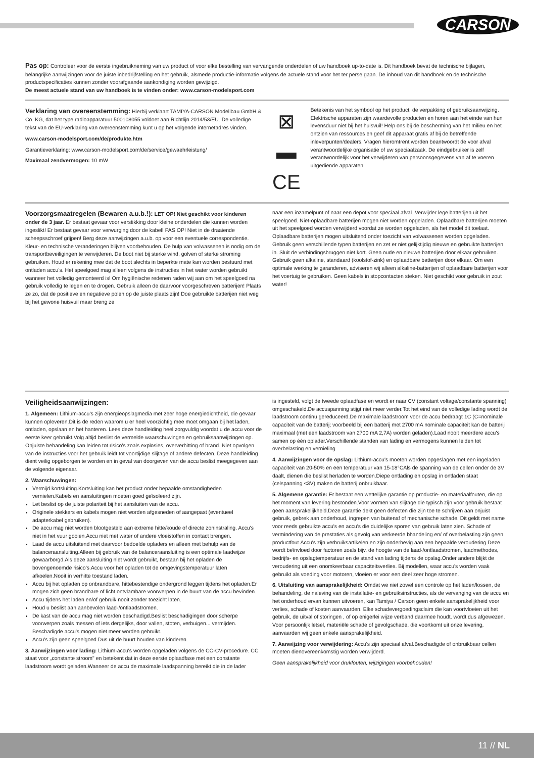CARSON
Pas op: Controleer voor de eerste ingebruikneming van uw product of voor elke bestelling van vervangende onderdelen of uw handboek up-to-date is. Dit handboek bevat de technische bijlagen, belangrijke aanwijzingen voor de juiste inbedrijfstelling en het gebruik, alsmede productie-informatie volgens de actuele stand voor het ter perse gaan. De inhoud van dit handboek en de technische productspecificaties kunnen zonder voorafgaande aankondiging worden gewijzigd.
De meest actuele stand van uw handboek is te vinden onder: www.carson-modelsport.com
Verklaring van overeenstemming: Hierbij verklaart TAMIYA-CARSON Modellbau GmbH & Co. KG, dat het type radioapparatuur 500108055 voldoet aan Richtlijn 2014/53/EU. De volledige tekst van de EU-verklaring van overeenstemming kunt u op het volgende internetadres vinden.
www.carson-modelsport.com/de/produkte.htm
Garantieverklaring: www.carson-modelsport.com/de/service/gewaehrleistung/
Maximaal zendvermogen: 10 mW
⊠
▬
CE
Betekenis van het symbool op het product, de verpakking of gebruiksaanwijzing. Elektrische apparaten zijn waardevolle producten en horen aan het einde van hun levensduur niet bij het huisvuil! Help ons bij de bescherming van het milieu en het ontzien van ressources en geef dit apparaat gratis af bij de betreffende inleverpunten/dealers. Vragen hieromtrent worden beantwoordt de voor afval verantwoordelijke organisatie of uw speciaalzaak. De eindgebruiker is zelf verantwoordelijk voor het verwijderen van persoonsgegevens van af te voeren uitgediende apparaten.
Voorzorgsmaatregelen (Bewaren a.u.b.!): LET OP! Niet geschikt voor kinderen onder de 3 jaar. Er bestaat gevaar voor verstikking door kleine onderdelen die kunnen worden ingeslikt! Er bestaat gevaar voor verwurging door de kabel! PAS OP! Niet in de draaiende scheepsschroef grijpen! Berg deze aanwijzingen a.u.b. op voor een eventuele correspondentie. Kleur- en technische veranderingen blijven voorbehouden. De hulp van volwassenen is nodig om de transportbeveiligingen te verwijderen. De boot niet bij sterke wind, golven of sterke stroming gebruiken. Houd er rekening mee dat de boot slechts in beperkte mate kan worden bestuurd met ontladen accu's. Het speelgoed mag alleen volgens de instructies in het water worden gebruikt wanneer het volledig gemonteerd is! Om hygiënische redenen raden wij aan om het speelgoed na gebruik volledig te legen en te drogen. Gebruik alleen de daarvoor voorgeschreven batterijen! Plaats ze zo, dat de positieve en negatieve polen op de juiste plaats zijn! Doe gebruikte batterijen niet weg bij het gewone huisvuil maar breng ze
naar een inzamelpunt of naar een depot voor speciaal afval. Verwijder lege batterijen uit het speelgoed. Niet-oplaadbare batterijen mogen niet worden opgeladen. Oplaadbare batterijen moeten uit het speelgoed worden verwijderd voordat ze worden opgeladen, als het model dit toelaat. Oplaadbare batterijen mogen uitsluitend onder toezicht van volwassenen worden opgeladen. Gebruik geen verschillende typen batterijen en zet er niet gelijktijdig nieuwe en gebruikte batterijen in. Sluit de verbindingsbruggen niet kort. Geen oude en nieuwe batterijen door elkaar gebruiken. Gebruik geen alkaline, standaard (koolstof-zink) en oplaadbare batterijen door elkaar. Om een optimale werking te garanderen, adviseren wij alleen alkaline-batterijen of oplaadbare batterijen voor het voertuig te gebruiken. Geen kabels in stopcontacten steken. Niet geschikt voor gebruik in zout water!
Veiligheidsaanwijzingen:
1. Algemeen: Lithium-accu's zijn energieopslagmedia met zeer hoge energiedichtheid, die gevaar kunnen opleveren.Dit is de reden waarom u er heel voorzichtig mee moet omgaan bij het laden, ontladen, opslaan en het hanteren. Lees deze handleiding heel zorgvuldig voordat u de accu voor de eerste keer gebruikt.Volg altijd beslist de vermelde waarschuwingen en gebruiksaanwijzingen op. Onjuiste behandeling kan leiden tot risico's zoals explosies, oververhitting of brand. Niet opvolgen van de instructies voor het gebruik leidt tot voortijdige slijtage of andere defecten. Deze handleiding dient veilig opgeborgen te worden en in geval van doorgeven van de accu beslist meegegeven aan de volgende eigenaar.
2. Waarschuwingen:
Vermijd kortsluiting.Kortsluiting kan het product onder bepaalde omstandigheden vernielen.Kabels en aansluitingen moeten goed geïsoleerd zijn.
Let beslist op de juiste polariteit bij het aansluiten van de accu.
Originele stekkers en kabels mogen niet worden afgesneden of aangepast (eventueel adapterkabel gebruiken).
De accu mag niet worden blootgesteld aan extreme hitte/koude of directe zoninstraling. Accu's niet in het vuur gooien.Accu niet met water of andere vloeistoffen in contact brengen.
Laad de accu uitsluitend met daarvoor bedoelde opladers en alleen met behulp van de balanceraansluiting.Alleen bij gebruik van de balanceraansluiting is een optimale laadwijze gewaarborgd.Als deze aansluiting niet wordt gebruikt, bestaan bij het opladen de bovengenoemde risico's.Accu voor het opladen tot de omgevingstemperatuur laten afkoelen.Nooit in verhitte toestand laden.
Accu bij het opladen op onbrandbare, hittebestendige ondergrond leggen tijdens het opladen.Er mogen zich geen brandbare of licht ontvlambare voorwerpen in de buurt van de accu bevinden.
Accu tijdens het laden en/of gebruik nooit zonder toezicht laten.
Houd u beslist aan aanbevolen laad-/ontlaadstromen.
De kast van de accu mag niet worden beschadigd.Beslist beschadigingen door scherpe voorwerpen zoals messen of iets dergelijks, door vallen, stoten, verbuigen... vermijden. Beschadigde accu's mogen niet meer worden gebruikt.
Accu's zijn geen speelgoed.Dus uit de buurt houden van kinderen.
3. Aanwijzingen voor lading: Lithium-accu's worden opgeladen volgens de CC-CV-procedure. CC staat voor „constante stroom" en betekent dat in deze eerste oplaadfase met een constante laadstroom wordt geladen.Wanneer de accu de maximale laadspanning bereikt die in de lader
is ingesteld, volgt de tweede oplaadfase en wordt er naar CV (constant voltage/constante spanning) omgeschakeld.De accuspanning stijgt niet meer verder.Tot het eind van de volledige lading wordt de laadstroom continu gereduceerd.De maximale laadstroom voor de accu bedraagt 1C (C=nominale capaciteit van de batterij; voorbeeld bij een batterij met 2700 mA nominale capaciteit kan de batterij maximaal (met een laadstroom van 2700 mA 2,7A) worden geladen).Laad nooit meerdere accu's samen op één oplader.Verschillende standen van lading en vermogens kunnen leiden tot overbelasting en vernieling.
4. Aanwijzingen voor de opslag: Lithium-accu's moeten worden opgeslagen met een ingeladen capaciteit van 20-50% en een temperatuur van 15-18°CAls de spanning van de cellen onder de 3V daalt, dienen die beslist herladen te worden.Diepe ontlading en opslag in ontladen staat (celspanning <3V) maken de batterij onbruikbaar.
5. Algemene garantie: Er bestaat een wettelijke garantie op productie- en materiaalfouten, die op het moment van levering bestonden.Voor vormen van slijtage die typisch zijn voor gebruik bestaat geen aansprakelijkheid.Deze garantie dekt geen defecten die zijn toe te schrijven aan onjuist gebruik, gebrek aan onderhoud, ingrepen van buitenaf of mechanische schade. Dit geldt met name voor reeds gebruikte accu's en accu's die duidelijke sporen van gebruik laten zien. Schade of vermindering van de prestaties als gevolg van verkeerde bhandeling en/ of overbelasting zijn geen productfout.Accu's zijn verbruiksartikelen en zijn onderhevig aan een bepaalde veroudering.Deze wordt beïnvloed door factoren zoals bijv. de hoogte van de laad-/ontlaadstromen, laadmethodes, bedrijfs- en opslagtemperatuur en de stand van lading tijdens de opslag.Onder andere blijkt de veroudering uit een onomkeerbaar capaciteitsverlies. Bij modellen, waar accu's worden vaak gebruikt als voeding voor motoren, vloeien er voor een deel zeer hoge stromen.
6. Uitsluiting van aansprakelijkheid: Omdat we niet zowel een controle op het laden/lossen, de behandeling, de naleving van de installatie- en gebruiksinstructies, als de vervanging van de accu en het onderhoud ervan kunnen uitvoeren, kan Tamiya / Carson geen enkele aansprakelijkheid voor verlies, schade of kosten aanvaarden. Elke schadevergoedingsclaim die kan voortvloeien uit het gebruik, de uitval of storingen , of op enigerlei wijze verband daarmee houdt, wordt dus afgewezen. Voor persoonlijk letsel, materiële schade of gevolgschade, die voortkomt uit onze levering, aanvaarden wij geen enkele aansprakelijkheid.
7. Aanwijzing voor verwijdering: Accu's zijn speciaal afval.Beschadigde of onbruikbaar cellen moeten dienovereenkomstig worden verwijderd.
Geen aansprakelijkheid voor drukfouten, wijzigingen voorbehouden!
11 // NL